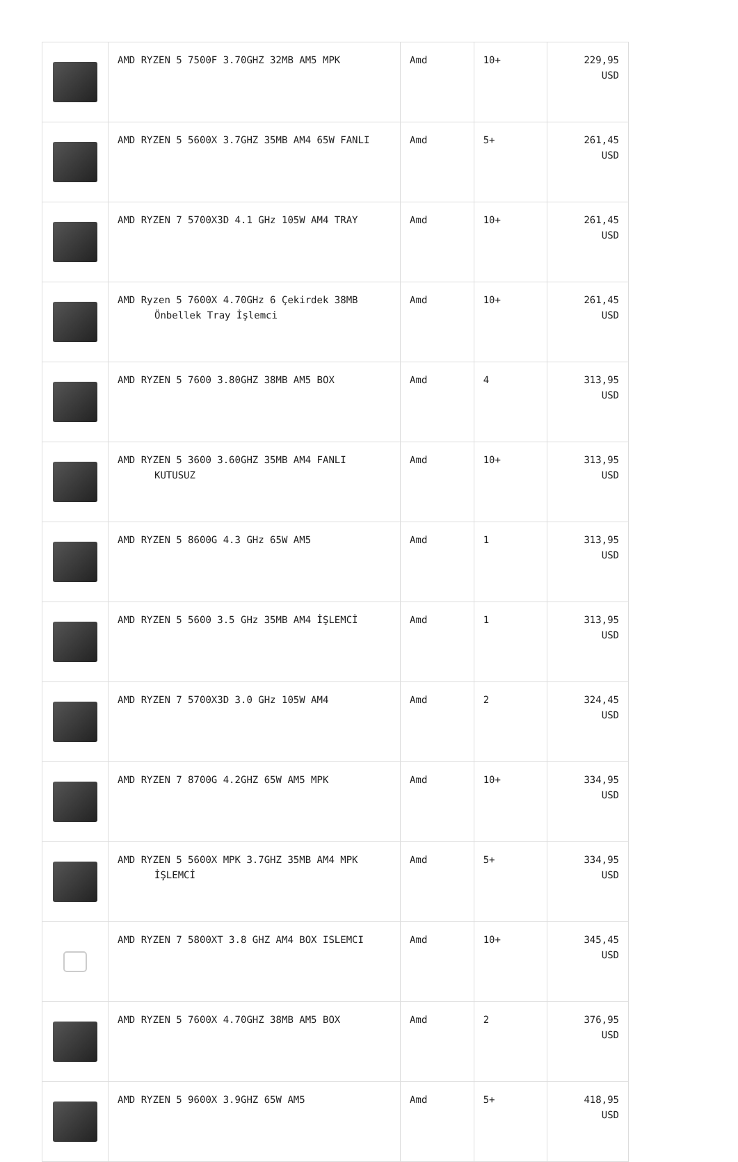| | AMD RYZEN 5 7500F 3.70GHZ 32MB AM5 MPK | Amd | 10+ | 229,95 USD |
| | AMD RYZEN 5 5600X 3.7GHZ 35MB AM4 65W FANLI | Amd | 5+ | 261,45 USD |
| | AMD RYZEN 7 5700X3D 4.1 GHz 105W AM4 TRAY | Amd | 10+ | 261,45 USD |
| | AMD Ryzen 5 7600X 4.70GHz 6 Çekirdek 38MB Önbellek Tray İşlemci | Amd | 10+ | 261,45 USD |
| | AMD RYZEN 5 7600 3.80GHZ 38MB AM5 BOX | Amd | 4 | 313,95 USD |
| | AMD RYZEN 5 3600 3.60GHZ 35MB AM4 FANLI KUTUSUZ | Amd | 10+ | 313,95 USD |
| | AMD RYZEN 5 8600G 4.3 GHz 65W AM5 | Amd | 1 | 313,95 USD |
| | AMD RYZEN 5 5600 3.5 GHz 35MB AM4 İŞLEMCİ | Amd | 1 | 313,95 USD |
| | AMD RYZEN 7 5700X3D 3.0 GHz 105W AM4 | Amd | 2 | 324,45 USD |
| | AMD RYZEN 7 8700G 4.2GHZ 65W AM5 MPK | Amd | 10+ | 334,95 USD |
| | AMD RYZEN 5 5600X MPK 3.7GHZ 35MB AM4 MPK İŞLEMCİ | Amd | 5+ | 334,95 USD |
| | AMD RYZEN 7 5800XT 3.8 GHZ AM4 BOX ISLEMCI | Amd | 10+ | 345,45 USD |
| | AMD RYZEN 5 7600X 4.70GHZ 38MB AM5 BOX | Amd | 2 | 376,95 USD |
| | AMD RYZEN 5 9600X 3.9GHZ 65W AM5 | Amd | 5+ | 418,95 USD |